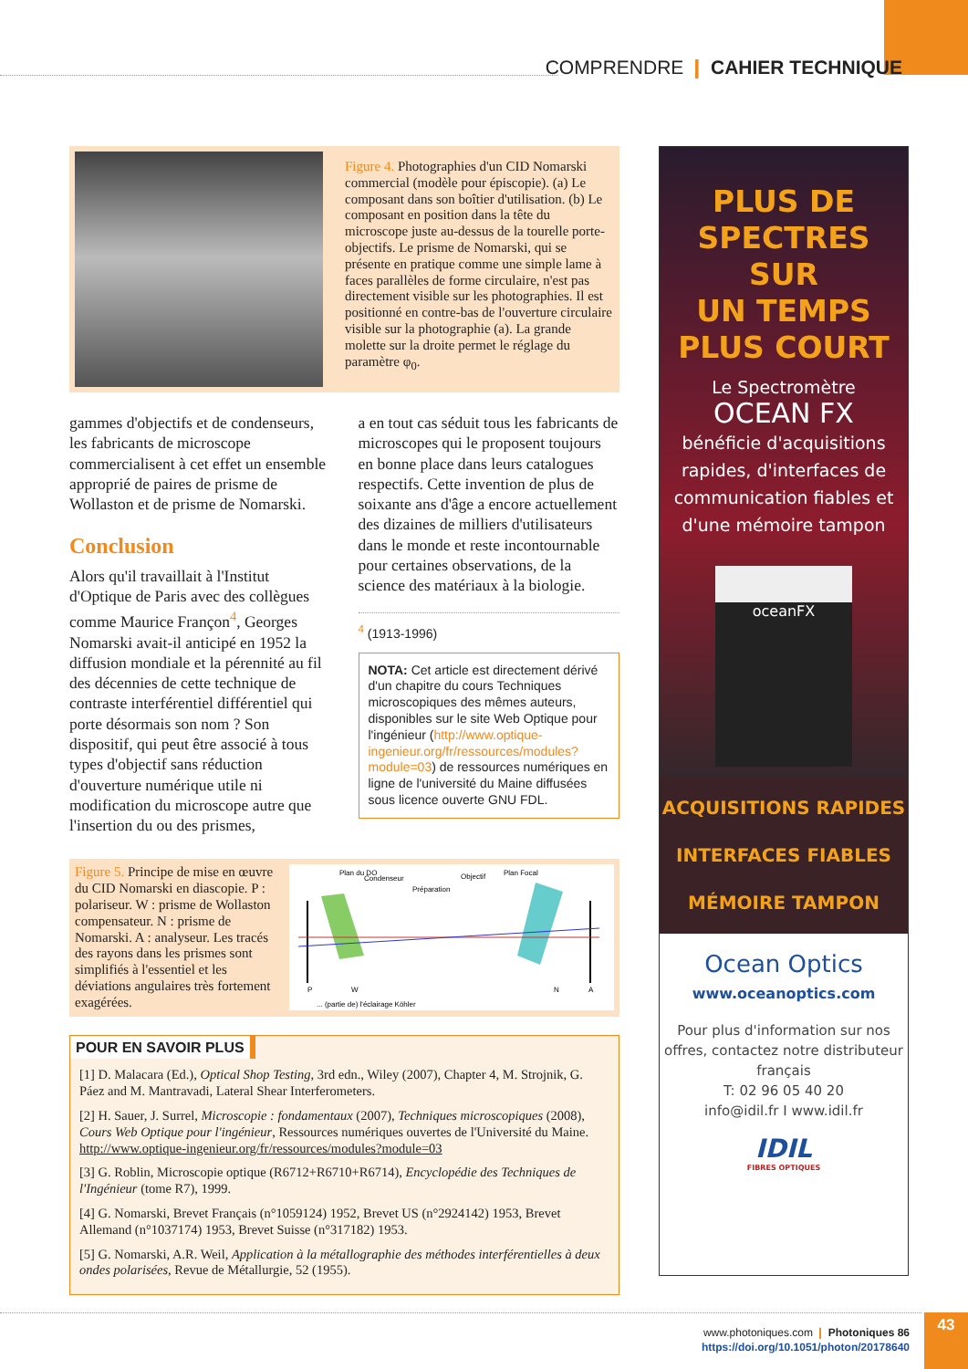COMPRENDRE ❙ CAHIER TECHNIQUE
Figure 4. Photographies d'un CID Nomarski commercial (modèle pour épiscopie). (a) Le composant dans son boîtier d'utilisation. (b) Le composant en position dans la tête du microscope juste au-dessus de la tourelle porte-objectifs. Le prisme de Nomarski, qui se présente en pratique comme une simple lame à faces parallèles de forme circulaire, n'est pas directement visible sur les photographies. Il est positionné en contre-bas de l'ouverture circulaire visible sur la photographie (a). La grande molette sur la droite permet le réglage du paramètre φ<sub>0</sub>.
gammes d'objectifs et de condenseurs, les fabricants de microscope commercialisent à cet effet un ensemble approprié de paires de prisme de Wollaston et de prisme de Nomarski.
Conclusion
Alors qu'il travaillait à l'Institut d'Optique de Paris avec des collègues comme Maurice Françon<sup>4</sup>, Georges Nomarski avait-il anticipé en 1952 la diffusion mondiale et la pérennité au fil des décennies de cette technique de contraste interférentiel différentiel qui porte désormais son nom ? Son dispositif, qui peut être associé à tous types d'objectif sans réduction d'ouverture numérique utile ni modification du microscope autre que l'insertion du ou des prismes,
a en tout cas séduit tous les fabricants de microscopes qui le proposent toujours en bonne place dans leurs catalogues respectifs. Cette invention de plus de soixante ans d'âge a encore actuellement des dizaines de milliers d'utilisateurs dans le monde et reste incontournable pour certaines observations, de la science des matériaux à la biologie.
<sup>4</sup> (1913-1996)
NOTA: Cet article est directement dérivé d'un chapitre du cours Techniques microscopiques des mêmes auteurs, disponibles sur le site Web Optique pour l'ingénieur (http://www.optique-ingenieur.org/fr/ressources/modules?module=03) de ressources numériques en ligne de l'université du Maine diffusées sous licence ouverte GNU FDL.
Figure 5. Principe de mise en œuvre du CID Nomarski en diascopie. P : polariseur. W : prisme de Wollaston compensateur. N : prisme de Nomarski. A : analyseur. Les tracés des rayons dans les prismes sont simplifiés à l'essentiel et les déviations angulaires très fortement exagérées.
Plan du DO
Condenseur
Préparation
Objectif
Plan Focal
P
W
N
A
... (partie de) l'éclairage Köhler
POUR EN SAVOIR PLUS
[1] D. Malacara (Ed.), Optical Shop Testing, 3rd edn., Wiley (2007), Chapter 4, M. Strojnik, G. Páez and M. Mantravadi, Lateral Shear Interferometers.
[2] H. Sauer, J. Surrel, Microscopie : fondamentaux (2007), Techniques microscopiques (2008), Cours Web Optique pour l'ingénieur, Ressources numériques ouvertes de l'Université du Maine. http://www.optique-ingenieur.org/fr/ressources/modules?module=03
[3] G. Roblin, Microscopie optique (R6712+R6710+R6714), Encyclopédie des Techniques de l'Ingénieur (tome R7), 1999.
[4] G. Nomarski, Brevet Français (n°1059124) 1952, Brevet US (n°2924142) 1953, Brevet Allemand (n°1037174) 1953, Brevet Suisse (n°317182) 1953.
[5] G. Nomarski, A.R. Weil, Application à la métallographie des méthodes interférentielles à deux ondes polarisées, Revue de Métallurgie, 52 (1955).
PLUS DE
SPECTRES SUR
UN TEMPS
PLUS COURT
Le Spectromètre
OCEAN FX
bénéficie d'acquisitions rapides, d'interfaces de communication fiables et d'une mémoire tampon
oceanFX
ACQUISITIONS RAPIDES
INTERFACES FIABLES
MÉMOIRE TAMPON
Ocean Optics
www.oceanoptics.com
Pour plus d'information sur nos offres, contactez notre distributeur français
T: 02 96 05 40 20
info@idil.fr I www.idil.fr
IDIL
FIBRES OPTIQUES
www.photoniques.com ❙ Photoniques 86
https://doi.org/10.1051/photon/20178640
43